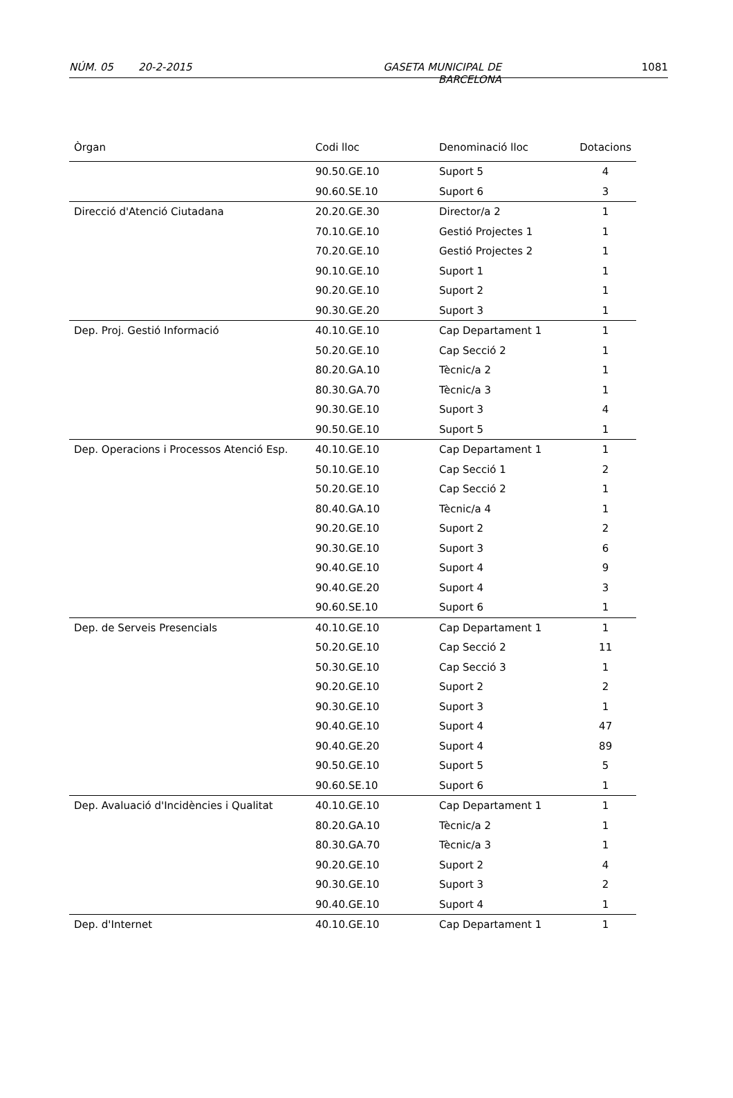NÚM. 05 20-2-2015 GASETA MUNICIPAL DE BARCELONA 1081
| Òrgan | Codi lloc | Denominació lloc | Dotacions |
| --- | --- | --- | --- |
| | 90.50.GE.10 | Suport 5 | 4 |
| | 90.60.SE.10 | Suport 6 | 3 |
| Direcció d'Atenció Ciutadana | 20.20.GE.30 | Director/a 2 | 1 |
| | 70.10.GE.10 | Gestió Projectes 1 | 1 |
| | 70.20.GE.10 | Gestió Projectes 2 | 1 |
| | 90.10.GE.10 | Suport 1 | 1 |
| | 90.20.GE.10 | Suport 2 | 1 |
| | 90.30.GE.20 | Suport 3 | 1 |
| Dep. Proj. Gestió Informació | 40.10.GE.10 | Cap Departament 1 | 1 |
| | 50.20.GE.10 | Cap Secció 2 | 1 |
| | 80.20.GA.10 | Tècnic/a 2 | 1 |
| | 80.30.GA.70 | Tècnic/a 3 | 1 |
| | 90.30.GE.10 | Suport 3 | 4 |
| | 90.50.GE.10 | Suport 5 | 1 |
| Dep. Operacions i Processos Atenció Esp. | 40.10.GE.10 | Cap Departament 1 | 1 |
| | 50.10.GE.10 | Cap Secció 1 | 2 |
| | 50.20.GE.10 | Cap Secció 2 | 1 |
| | 80.40.GA.10 | Tècnic/a 4 | 1 |
| | 90.20.GE.10 | Suport 2 | 2 |
| | 90.30.GE.10 | Suport 3 | 6 |
| | 90.40.GE.10 | Suport 4 | 9 |
| | 90.40.GE.20 | Suport 4 | 3 |
| | 90.60.SE.10 | Suport 6 | 1 |
| Dep. de Serveis Presencials | 40.10.GE.10 | Cap Departament 1 | 1 |
| | 50.20.GE.10 | Cap Secció 2 | 11 |
| | 50.30.GE.10 | Cap Secció 3 | 1 |
| | 90.20.GE.10 | Suport 2 | 2 |
| | 90.30.GE.10 | Suport 3 | 1 |
| | 90.40.GE.10 | Suport 4 | 47 |
| | 90.40.GE.20 | Suport 4 | 89 |
| | 90.50.GE.10 | Suport 5 | 5 |
| | 90.60.SE.10 | Suport 6 | 1 |
| Dep. Avaluació d'Incidències i Qualitat | 40.10.GE.10 | Cap Departament 1 | 1 |
| | 80.20.GA.10 | Tècnic/a 2 | 1 |
| | 80.30.GA.70 | Tècnic/a 3 | 1 |
| | 90.20.GE.10 | Suport 2 | 4 |
| | 90.30.GE.10 | Suport 3 | 2 |
| | 90.40.GE.10 | Suport 4 | 1 |
| Dep. d'Internet | 40.10.GE.10 | Cap Departament 1 | 1 |